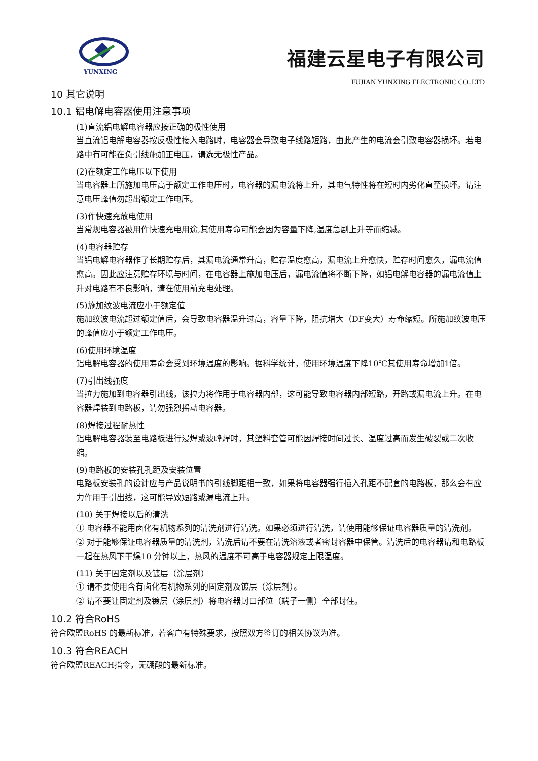YUNXING
福建云星电子有限公司
FUJIAN YUNXING ELECTRONIC CO.,LTD
10 其它说明
10.1 铝电解电容器使用注意事项
(1)直流铝电解电容器应按正确的极性使用
当直流铝电解电容器按反极性接入电路时，电容器会导致电子线路短路，由此产生的电流会引致电容器损坏。若电路中有可能在负引线施加正电压，请选无极性产品。
(2)在额定工作电压以下使用
当电容器上所施加电压高于额定工作电压时，电容器的漏电流将上升，其电气特性将在短时内劣化直至损坏。请注意电压峰值勿超出额定工作电压。
(3)作快速充放电使用
当常规电容器被用作快速充电用途,其使用寿命可能会因为容量下降,温度急剧上升等而缩减。
(4)电容器贮存
当铝电解电容器作了长期贮存后，其漏电流通常升高，贮存温度愈高，漏电流上升愈快，贮存时间愈久，漏电流值愈高。因此应注意贮存环境与时间，在电容器上施加电压后，漏电流值将不断下降，如铝电解电容器的漏电流值上升对电路有不良影响，请在使用前充电处理。
(5)施加纹波电流应小于额定值
施加纹波电流超过额定值后，会导致电容器温升过高，容量下降，阻抗增大（DF变大）寿命缩短。所施加纹波电压的峰值应小于额定工作电压。
(6)使用环境温度
铝电解电容器的使用寿命会受到环境温度的影响。据科学统计，使用环境温度下降10℃其使用寿命增加1倍。
(7)引出线强度
当拉力施加到电容器引出线，该拉力将作用于电容器内部，这可能导致电容器内部短路，开路或漏电流上升。在电容器焊装到电路板，请勿强烈摇动电容器。
(8)焊接过程耐热性
铝电解电容器装至电路板进行浸焊或波峰焊时，其塑料套管可能因焊接时间过长、温度过高而发生破裂或二次收缩。
(9)电路板的安装孔孔距及安装位置
电路板安装孔的设计应与产品说明书的引线脚距相一致，如果将电容器强行插入孔距不配套的电路板，那么会有应力作用于引出线，这可能导致短路或漏电流上升。
(10) 关于焊接以后的清洗
① 电容器不能用卤化有机物系列的清洗剂进行清洗。如果必须进行清洗，请使用能够保证电容器质量的清洗剂。
② 对于能够保证电容器质量的清洗剂，清洗后请不要在清洗溶液或者密封容器中保管。清洗后的电容器请和电路板一起在热风下干燥10 分钟以上，热风的温度不可高于电容器规定上限温度。
(11) 关于固定剂以及镀层（涂层剂）
① 请不要使用含有卤化有机物系列的固定剂及镀层（涂层剂）。
② 请不要让固定剂及镀层（涂层剂）将电容器封口部位（端子一侧）全部封住。
10.2 符合RoHS
符合欧盟RoHS 的最新标准，若客户有特殊要求，按照双方签订的相关协议为准。
10.3 符合REACH
符合欧盟REACH指令，无硼酸的最新标准。